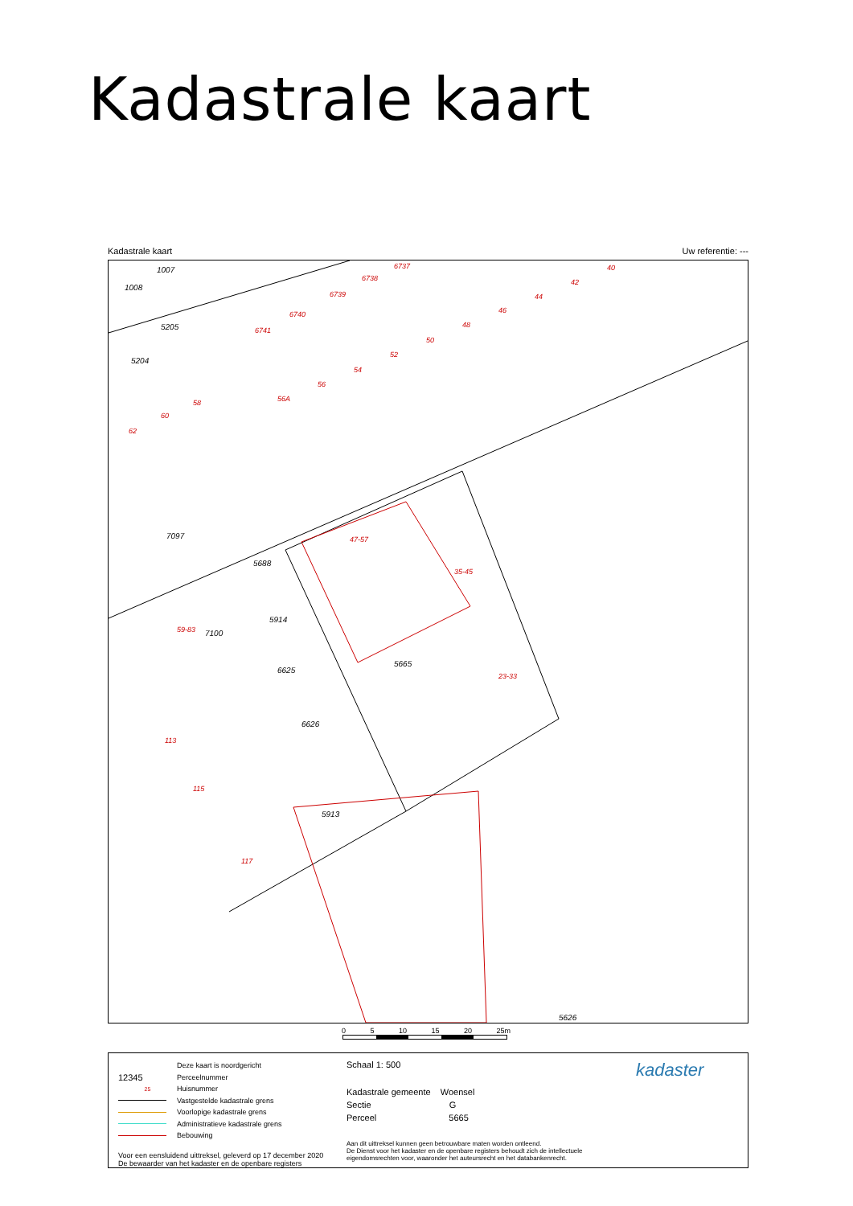Kadastrale kaart
Kadastrale kaart Uw referentie: ---
1007
1008
5205
5204
7097
5914
7100
6625
5665
6626
5913
5626
5688
40
42
44
46
48
50
52
54
56
56A
58
60
62
47-57
35-45
23-33
59-83
113
115
117
6741
6740
6739
6738
6737
0 5 10 15 20 25m
Deze kaart is noordgericht
12345 Perceelnummer
25 Huisnummer
Vastgestelde kadastrale grens
Voorlopige kadastrale grens
Administratieve kadastrale grens
Bebouwing
Voor een eensluidend uittreksel, geleverd op 17 december 2020
De bewaarder van het kadaster en de openbare registers
Schaal 1: 500
Kadastrale gemeente Woensel
Sectie G
Perceel 5665
Aan dit uittreksel kunnen geen betrouwbare maten worden ontleend.
De Dienst voor het kadaster en de openbare registers behoudt zich de intellectuele eigendomsrechten voor, waaronder het auteursrecht en het databankenrecht.
kadaster